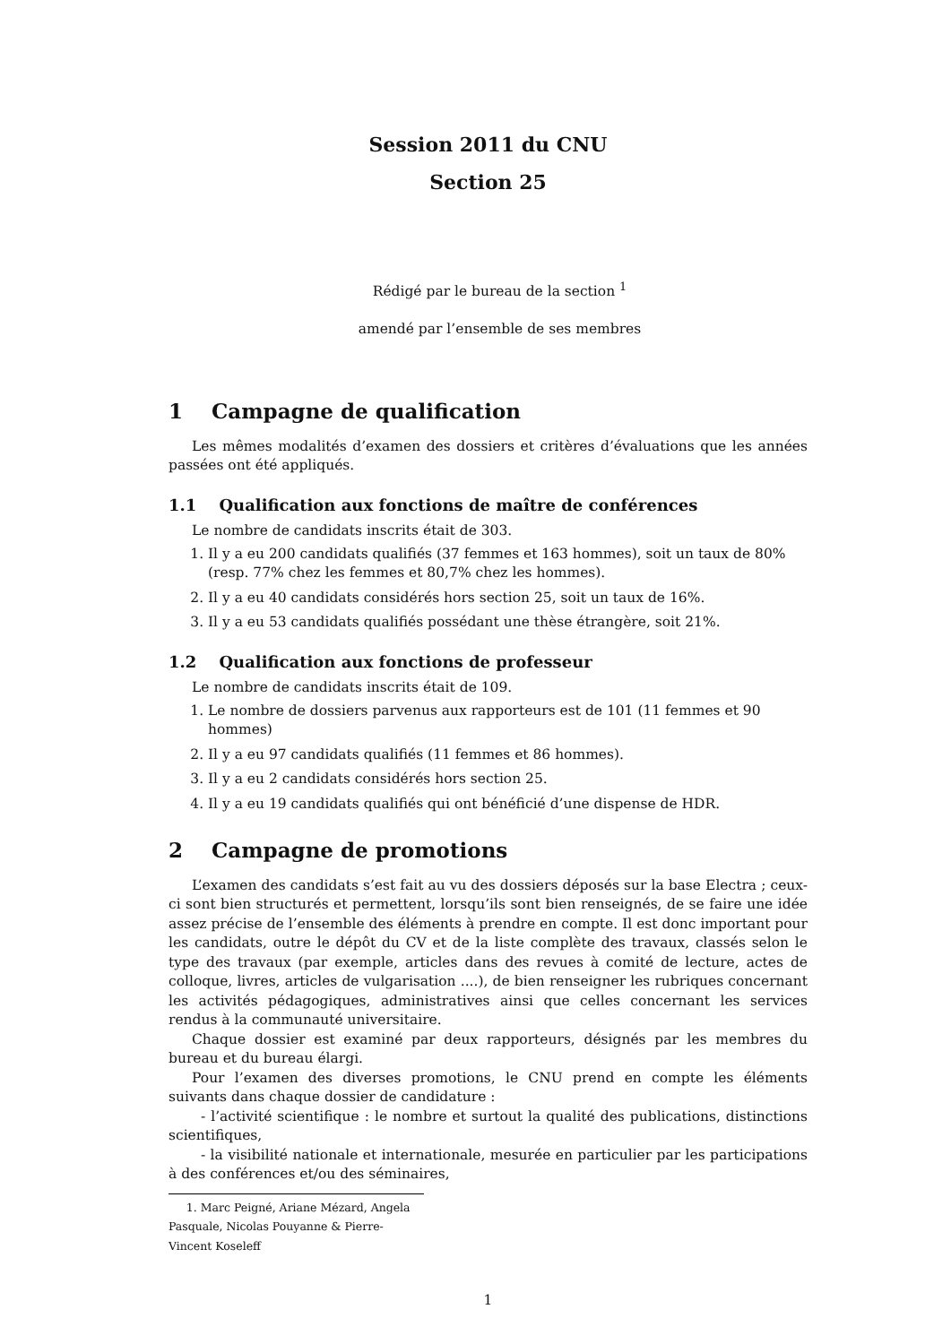Session 2011 du CNU
Section 25
Rédigé par le bureau de la section <sup>1</sup>
amendé par l’ensemble de ses membres
1 Campagne de qualification
Les mêmes modalités d’examen des dossiers et critères d’évaluations que les années passées ont été appliqués.
1.1 Qualification aux fonctions de maître de conférences
Le nombre de candidats inscrits était de 303.
1. Il y a eu 200 candidats qualifiés (37 femmes et 163 hommes), soit un taux de 80% (resp. 77% chez les femmes et 80,7% chez les hommes).
2. Il y a eu 40 candidats considérés hors section 25, soit un taux de 16%.
3. Il y a eu 53 candidats qualifiés possédant une thèse étrangère, soit 21%.
1.2 Qualification aux fonctions de professeur
Le nombre de candidats inscrits était de 109.
1. Le nombre de dossiers parvenus aux rapporteurs est de 101 (11 femmes et 90 hommes)
2. Il y a eu 97 candidats qualifiés (11 femmes et 86 hommes).
3. Il y a eu 2 candidats considérés hors section 25.
4. Il y a eu 19 candidats qualifiés qui ont bénéficié d’une dispense de HDR.
2 Campagne de promotions
L’examen des candidats s’est fait au vu des dossiers déposés sur la base Electra ; ceux-ci sont bien structurés et permettent, lorsqu’ils sont bien renseignés, de se faire une idée assez précise de l’ensemble des éléments à prendre en compte. Il est donc important pour les candidats, outre le dépôt du CV et de la liste complète des travaux, classés selon le type des travaux (par exemple, articles dans des revues à comité de lecture, actes de colloque, livres, articles de vulgarisation ....), de bien renseigner les rubriques concernant les activités pédagogiques, administratives ainsi que celles concernant les services rendus à la communauté universitaire.
Chaque dossier est examiné par deux rapporteurs, désignés par les membres du bureau et du bureau élargi.
Pour l’examen des diverses promotions, le CNU prend en compte les éléments suivants dans chaque dossier de candidature :
- l’activité scientifique : le nombre et surtout la qualité des publications, distinctions scientifiques,
- la visibilité nationale et internationale, mesurée en particulier par les participations à des conférences et/ou des séminaires,
1. Marc Peigné, Ariane Mézard, Angela Pasquale, Nicolas Pouyanne & Pierre-Vincent Koseleff
1